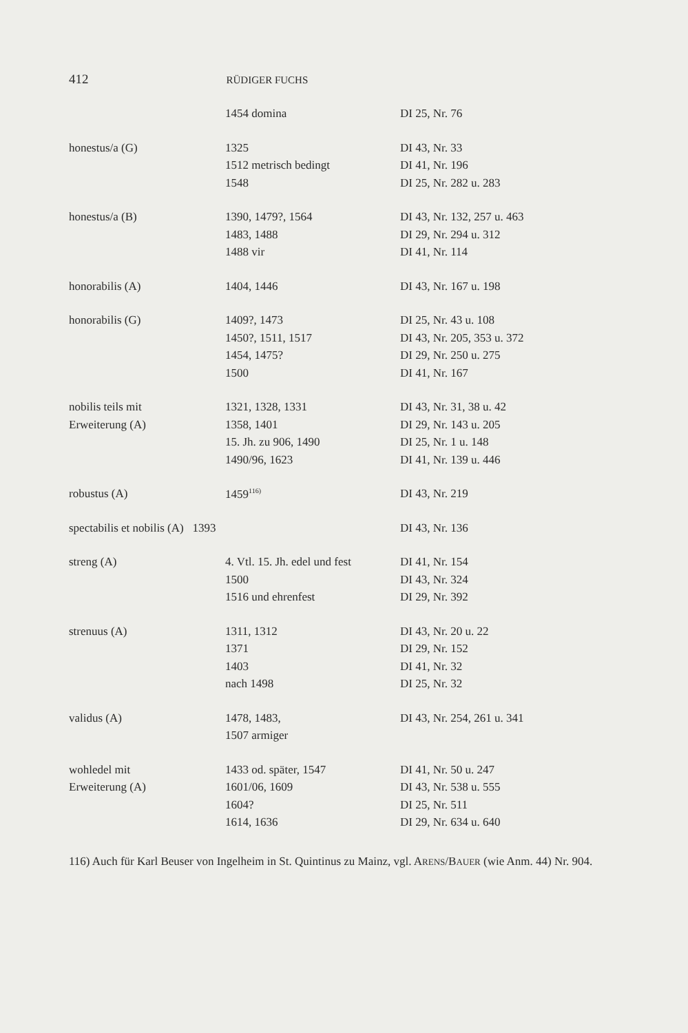412 RÜDIGER FUCHS
| | 1454 domina | DI 25, Nr. 76 |
| honestus/a (G) | 1325 | DI 43, Nr. 33 |
| | 1512 metrisch bedingt | DI 41, Nr. 196 |
| | 1548 | DI 25, Nr. 282 u. 283 |
| honestus/a (B) | 1390, 1479?, 1564 | DI 43, Nr. 132, 257 u. 463 |
| | 1483, 1488 | DI 29, Nr. 294 u. 312 |
| | 1488 vir | DI 41, Nr. 114 |
| honorabilis (A) | 1404, 1446 | DI 43, Nr. 167 u. 198 |
| honorabilis (G) | 1409?, 1473 | DI 25, Nr. 43 u. 108 |
| | 1450?, 1511, 1517 | DI 43, Nr. 205, 353 u. 372 |
| | 1454, 1475? | DI 29, Nr. 250 u. 275 |
| | 1500 | DI 41, Nr. 167 |
| nobilis teils mit | 1321, 1328, 1331 | DI 43, Nr. 31, 38 u. 42 |
| Erweiterung (A) | 1358, 1401 | DI 29, Nr. 143 u. 205 |
| | 15. Jh. zu 906, 1490 | DI 25, Nr. 1 u. 148 |
| | 1490/96, 1623 | DI 41, Nr. 139 u. 446 |
| robustus (A) | 1459<sup>116)</sup> | DI 43, Nr. 219 |
| spectabilis et nobilis (A) 1393 | | DI 43, Nr. 136 |
| streng (A) | 4. Vtl. 15. Jh. edel und fest | DI 41, Nr. 154 |
| | 1500 | DI 43, Nr. 324 |
| | 1516 und ehrenfest | DI 29, Nr. 392 |
| strenuus (A) | 1311, 1312 | DI 43, Nr. 20 u. 22 |
| | 1371 | DI 29, Nr. 152 |
| | 1403 | DI 41, Nr. 32 |
| | nach 1498 | DI 25, Nr. 32 |
| validus (A) | 1478, 1483, | DI 43, Nr. 254, 261 u. 341 |
| | 1507 armiger | |
| wohledel mit | 1433 od. später, 1547 | DI 41, Nr. 50 u. 247 |
| Erweiterung (A) | 1601/06, 1609 | DI 43, Nr. 538 u. 555 |
| | 1604? | DI 25, Nr. 511 |
| | 1614, 1636 | DI 29, Nr. 634 u. 640 |
116) Auch für Karl Beuser von Ingelheim in St. Quintinus zu Mainz, vgl. ARENS/BAUER (wie Anm. 44) Nr. 904.